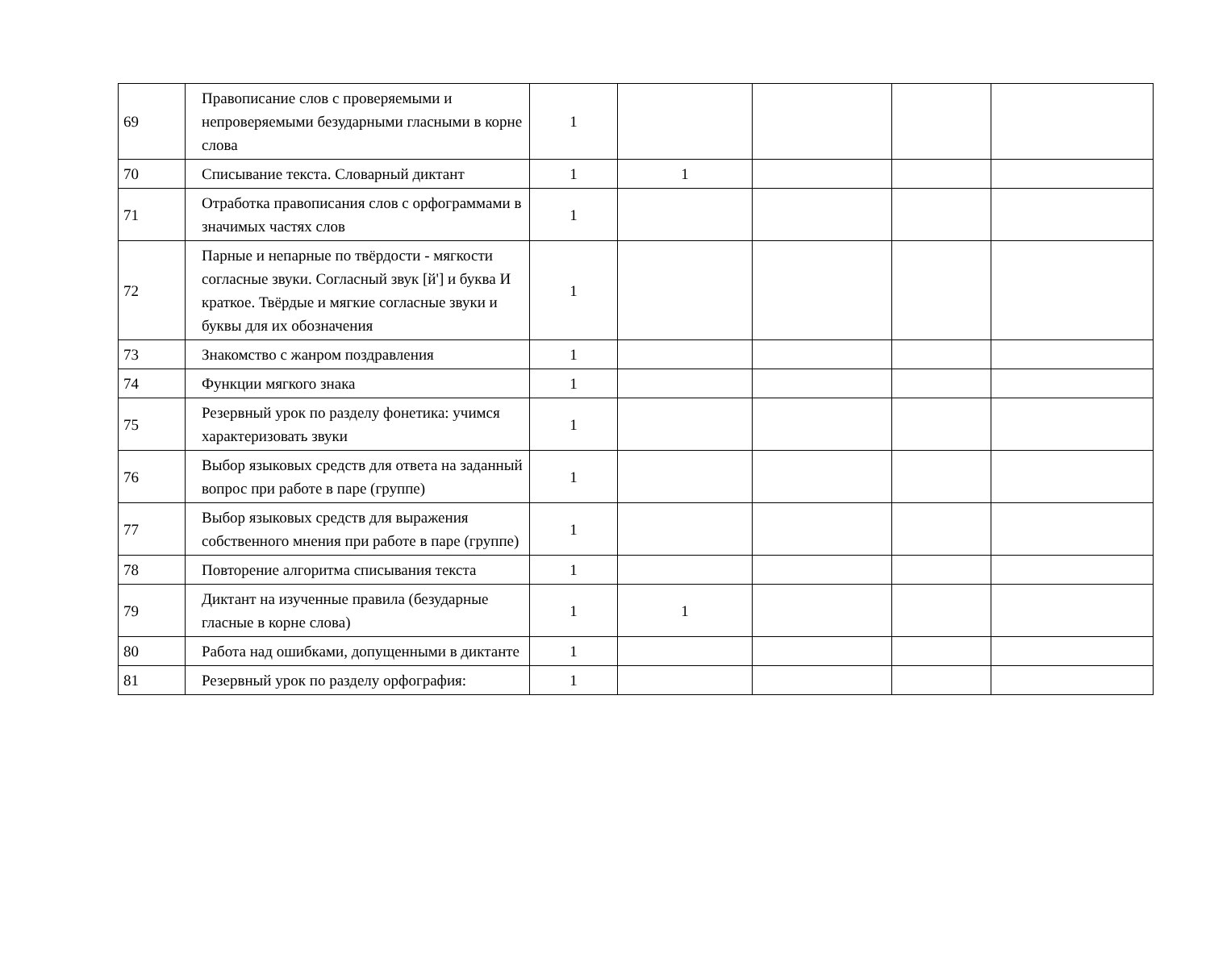| 69 | Правописание слов с проверяемыми и непроверяемыми безударными гласными в корне слова | 1 | | | | |
| 70 | Списывание текста. Словарный диктант | 1 | 1 | | | |
| 71 | Отработка правописания слов с орфограммами в значимых частях слов | 1 | | | | |
| 72 | Парные и непарные по твёрдости - мягкости согласные звуки. Согласный звук [й'] и буква И краткое. Твёрдые и мягкие согласные звуки и буквы для их обозначения | 1 | | | | |
| 73 | Знакомство с жанром поздравления | 1 | | | | |
| 74 | Функции мягкого знака | 1 | | | | |
| 75 | Резервный урок по разделу фонетика: учимся характеризовать звуки | 1 | | | | |
| 76 | Выбор языковых средств для ответа на заданный вопрос при работе в паре (группе) | 1 | | | | |
| 77 | Выбор языковых средств для выражения собственного мнения при работе в паре (группе) | 1 | | | | |
| 78 | Повторение алгоритма списывания текста | 1 | | | | |
| 79 | Диктант на изученные правила (безударные гласные в корне слова) | 1 | 1 | | | |
| 80 | Работа над ошибками, допущенными в диктанте | 1 | | | | |
| 81 | Резервный урок по разделу орфография: | 1 | | | | |